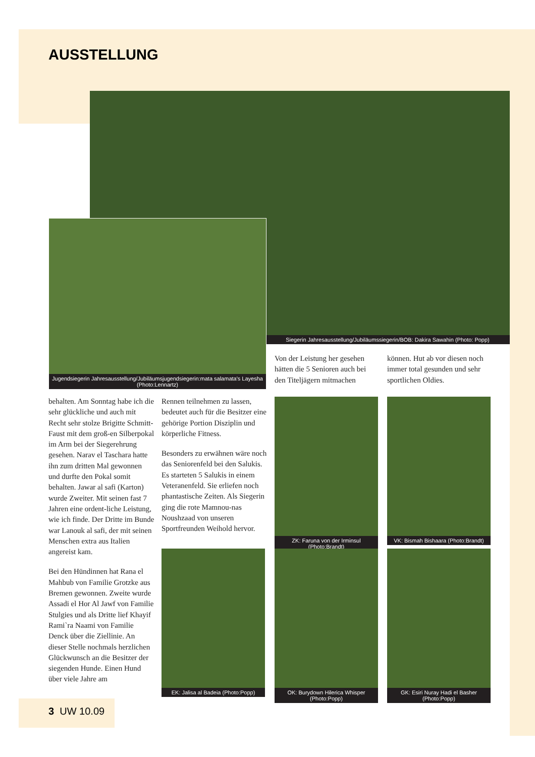AUSSTELLUNG
Siegerin Jahresausstellung/Jubiläumssiegerin/BOB: Dakira Sawahin (Photo: Popp)
Jugendsiegerin Jahresausstellung/Jubiläumsjugendsiegerin:mata salamata's Layesha (Photo:Lennartz)
Von der Leistung her gesehen hätten die 5 Senioren auch bei den Titeljägern mitmachen
können. Hut ab vor diesen noch immer total gesunden und sehr sportlichen Oldies.
behalten. Am Sonntag habe ich die sehr glückliche und auch mit Recht sehr stolze Brigitte Schmitt-Faust mit dem groß-en Silberpokal im Arm bei der Siegerehrung gesehen. Narav el Taschara hatte ihn zum dritten Mal gewonnen und durfte den Pokal somit behalten. Jawar al safi (Karton) wurde Zweiter. Mit seinen fast 7 Jahren eine ordent-liche Leistung, wie ich finde. Der Dritte im Bunde war Lanouk al safi, der mit seinen Menschen extra aus Italien angereist kam.
Bei den Hündinnen hat Rana el Mahbub von Familie Grotzke aus Bremen gewonnen. Zweite wurde Assadi el Hor Al Jawf von Familie Stulgies und als Dritte lief Khayif Rami`ra Naami von Familie Denck über die Ziellinie. An dieser Stelle nochmals herzlichen Glückwunsch an die Besitzer der siegenden Hunde. Einen Hund über viele Jahre am
Rennen teilnehmen zu lassen, bedeutet auch für die Besitzer eine gehörige Portion Disziplin und körperliche Fitness.
Besonders zu erwähnen wäre noch das Seniorenfeld bei den Salukis. Es starteten 5 Salukis in einem Veteranenfeld. Sie erliefen noch phantastische Zeiten. Als Siegerin ging die rote Mamnou-nas Noushzaad von unseren Sportfreunden Weihold hervor.
ZK: Faruna von der Irminsul (Photo:Brandt)
VK: Bismah Bishaara (Photo:Brandt)
EK: Jalisa al Badeia (Photo:Popp)
OK: Burydown Hilerica Whisper (Photo:Popp)
GK: Esiri Nuray Hadi el Basher (Photo:Popp)
3 UW 10.09